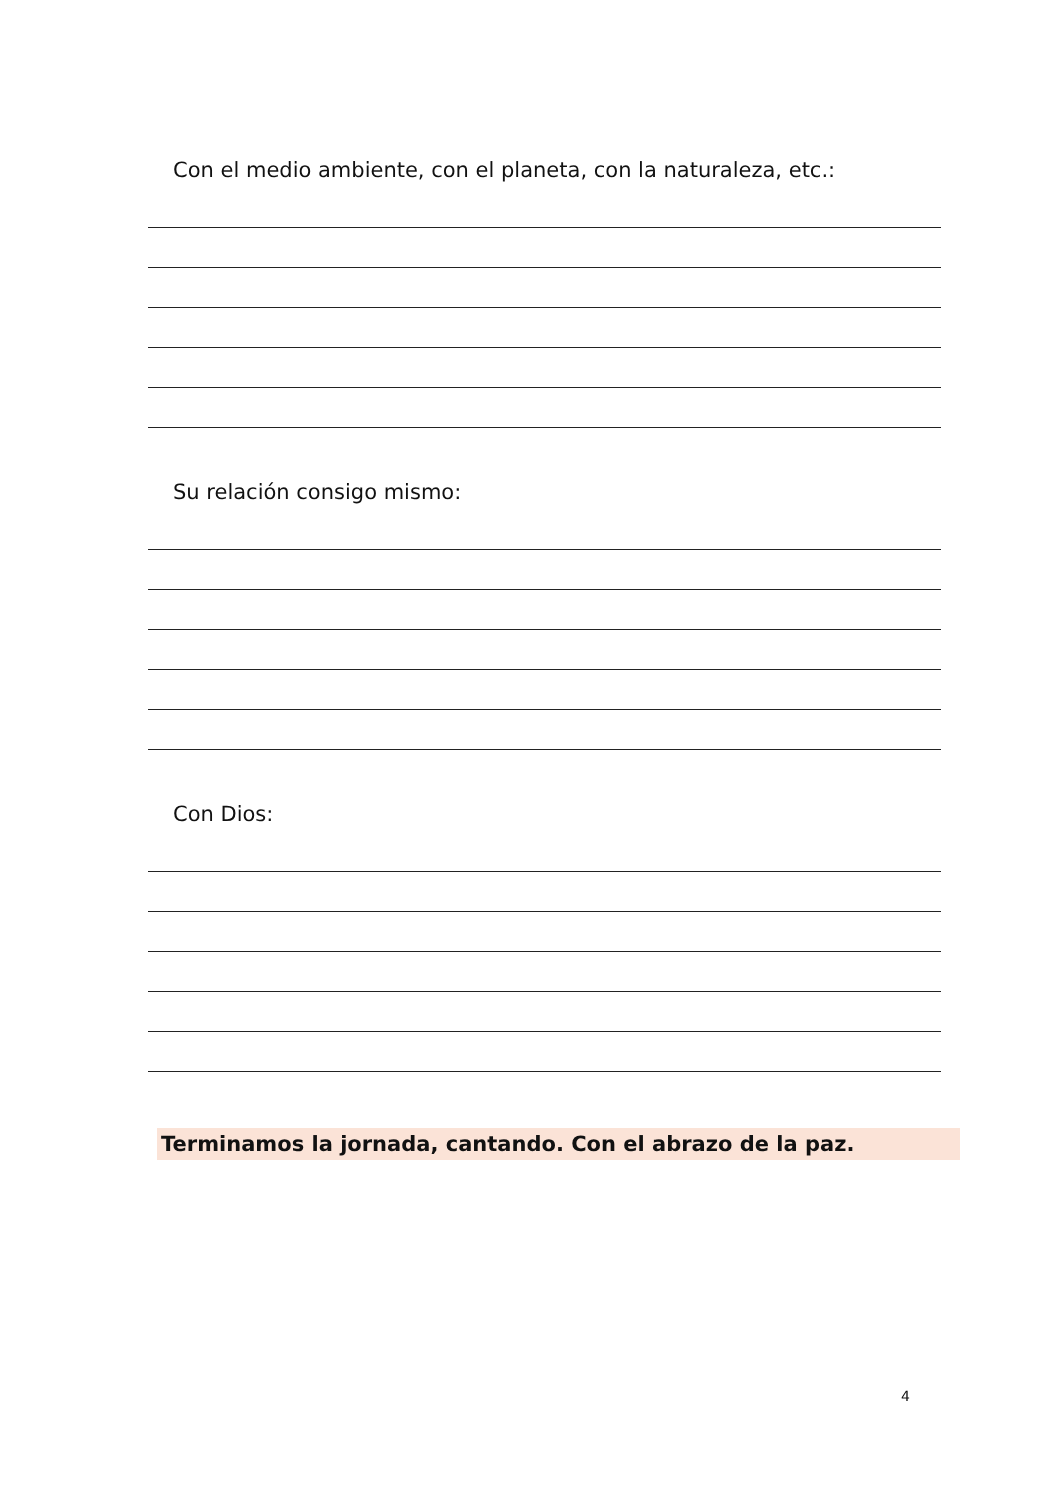Con el medio ambiente, con el planeta, con la naturaleza, etc.:
Su relación consigo mismo:
Con Dios:
Terminamos la jornada, cantando. Con el abrazo de la paz.
4